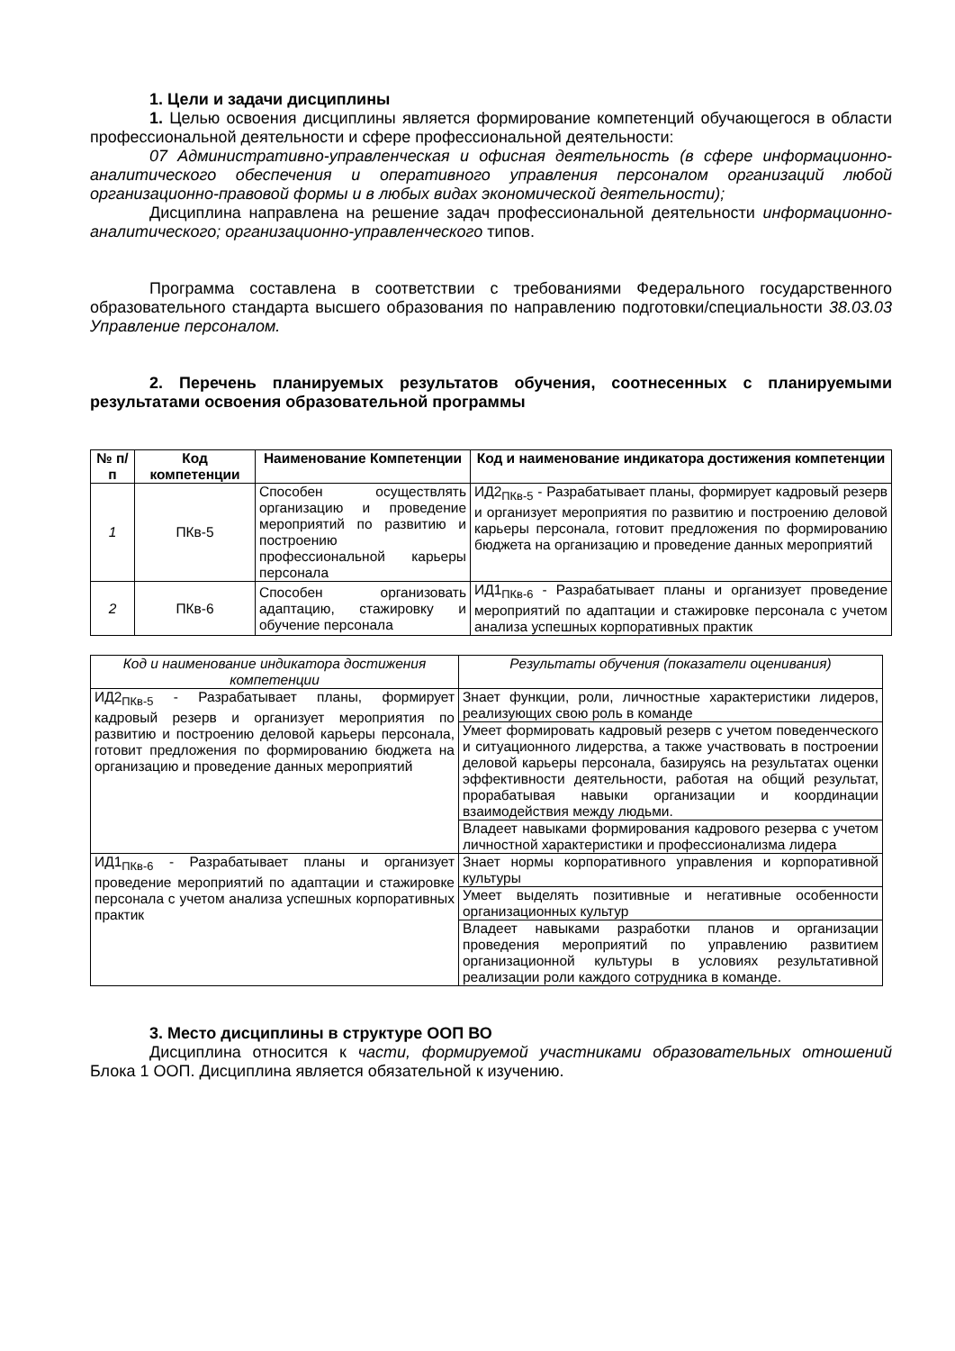1. Цели и задачи дисциплины
1. Целью освоения дисциплины является формирование компетенций обучающегося в области профессиональной деятельности и сфере профессиональной деятельности:
07 Административно-управленческая и офисная деятельность (в сфере информационно-аналитического обеспечения и оперативного управления персоналом организаций любой организационно-правовой формы и в любых видах экономической деятельности);
Дисциплина направлена на решение задач профессиональной деятельности информационно-аналитического; организационно-управленческого типов.
Программа составлена в соответствии с требованиями Федерального государственного образовательного стандарта высшего образования по направлению подготовки/специальности 38.03.03 Управление персоналом.
2. Перечень планируемых результатов обучения, соотнесенных с планируемыми результатами освоения образовательной программы
| № п/п | Код компетенции | Наименование Компетенции | Код и наименование индикатора достижения компетенции |
| --- | --- | --- | --- |
| 1 | ПКв-5 | Способен осуществлять организацию и проведение мероприятий по развитию и построению профессиональной карьеры персонала | ИД2<sub>ПКв-5</sub> - Разрабатывает планы, формирует кадровый резерв и организует мероприятия по развитию и построению деловой карьеры персонала, готовит предложения по формированию бюджета на организацию и проведение данных мероприятий |
| 2 | ПКв-6 | Способен организовать адаптацию, стажировку и обучение персонала | ИД1<sub>ПКв-6</sub> - Разрабатывает планы и организует проведение мероприятий по адаптации и стажировке персонала с учетом анализа успешных корпоративных практик |
| Код и наименование индикатора достижения компетенции | Результаты обучения (показатели оценивания) |
| ИД2<sub>ПКв-5</sub> - Разрабатывает планы, формирует кадровый резерв и организует мероприятия по развитию и построению деловой карьеры персонала, готовит предложения по формированию бюджета на организацию и проведение данных мероприятий | Знает функции, роли, личностные характеристики лидеров, реализующих свою роль в команде |
| | Умеет формировать кадровый резерв с учетом поведенческого и ситуационного лидерства, а также участвовать в построении деловой карьеры персонала, базируясь на результатах оценки эффективности деятельности, работая на общий результат, прорабатывая навыки организации и координации взаимодействия между людьми. |
| | Владеет навыками формирования кадрового резерва с учетом личностной характеристики и профессионализма лидера |
| ИД1<sub>ПКв-6</sub> - Разрабатывает планы и организует проведение мероприятий по адаптации и стажировке персонала с учетом анализа успешных корпоративных практик | Знает нормы корпоративного управления и корпоративной культуры |
| | Умеет выделять позитивные и негативные особенности организационных культур |
| | Владеет навыками разработки планов и организации проведения мероприятий по управлению развитием организационной культуры в условиях результативной реализации роли каждого сотрудника в команде. |
3. Место дисциплины в структуре ООП ВО
Дисциплина относится к части, формируемой участниками образовательных отношений Блока 1 ООП. Дисциплина является обязательной к изучению.